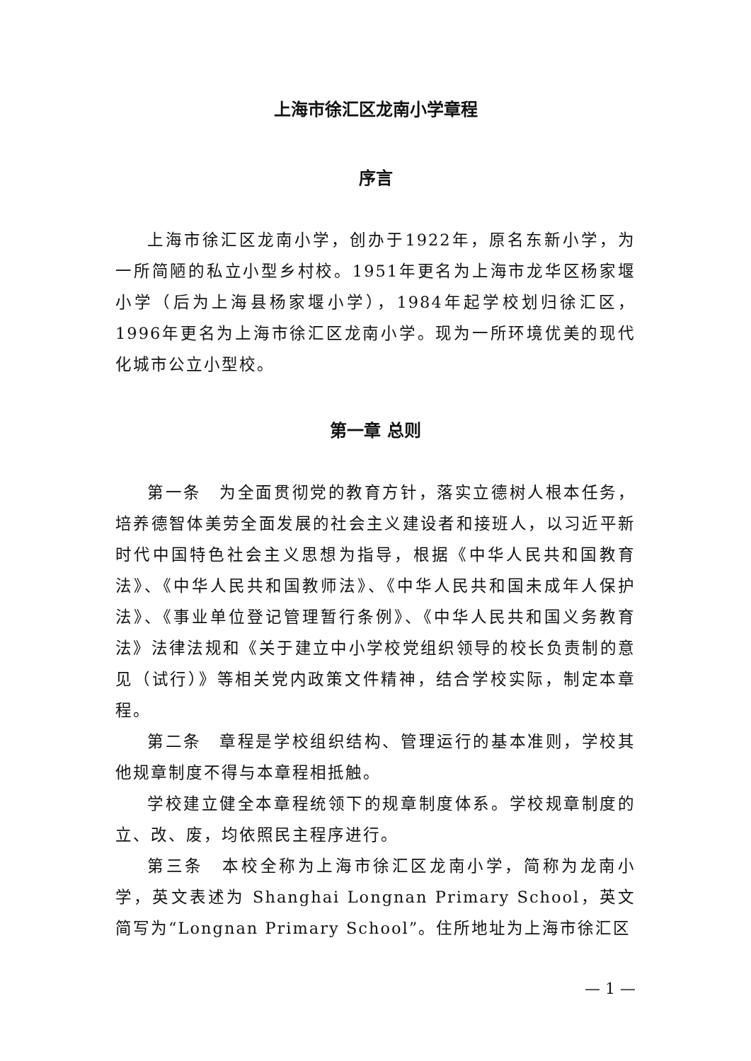上海市徐汇区龙南小学章程
序言
上海市徐汇区龙南小学，创办于1922年，原名东新小学，为一所简陋的私立小型乡村校。1951年更名为上海市龙华区杨家堰小学（后为上海县杨家堰小学），1984年起学校划归徐汇区，1996年更名为上海市徐汇区龙南小学。现为一所环境优美的现代化城市公立小型校。
第一章 总则
第一条　为全面贯彻党的教育方针，落实立德树人根本任务，培养德智体美劳全面发展的社会主义建设者和接班人，以习近平新时代中国特色社会主义思想为指导，根据《中华人民共和国教育法》、《中华人民共和国教师法》、《中华人民共和国未成年人保护法》、《事业单位登记管理暂行条例》、《中华人民共和国义务教育法》法律法规和《关于建立中小学校党组织领导的校长负责制的意见（试行）》等相关党内政策文件精神，结合学校实际，制定本章程。
第二条　章程是学校组织结构、管理运行的基本准则，学校其他规章制度不得与本章程相抵触。
学校建立健全本章程统领下的规章制度体系。学校规章制度的立、改、废，均依照民主程序进行。
第三条　本校全称为上海市徐汇区龙南小学，简称为龙南小学，英文表述为 Shanghai Longnan Primary School，英文简写为“Longnan Primary School”。住所地址为上海市徐汇区
— 1 —